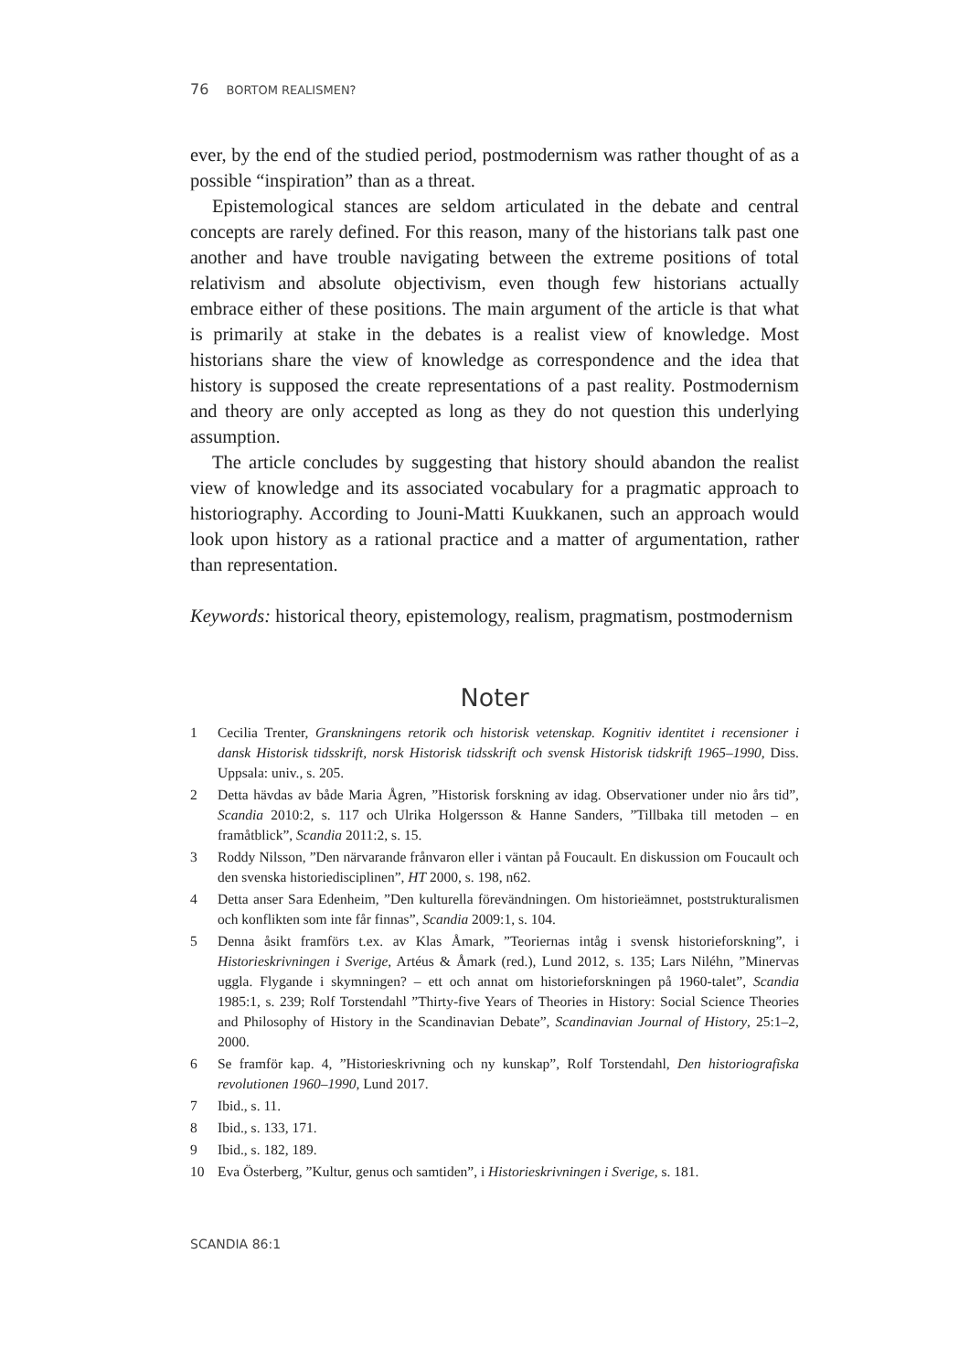76 BORTOM REALISMEN?
ever, by the end of the studied period, postmodernism was rather thought of as a possible “inspiration” than as a threat.
Epistemological stances are seldom articulated in the debate and central concepts are rarely defined. For this reason, many of the historians talk past one another and have trouble navigating between the extreme positions of total relativism and absolute objectivism, even though few historians actually embrace either of these positions. The main argument of the article is that what is primarily at stake in the debates is a realist view of knowledge. Most historians share the view of knowledge as correspondence and the idea that history is supposed the create representations of a past reality. Postmodernism and theory are only accepted as long as they do not question this underlying assumption.
The article concludes by suggesting that history should abandon the realist view of knowledge and its associated vocabulary for a pragmatic approach to historiography. According to Jouni-Matti Kuukkanen, such an approach would look upon history as a rational practice and a matter of argumentation, rather than representation.
Keywords: historical theory, epistemology, realism, pragmatism, post­modernism
Noter
1 Cecilia Trenter, Granskningens retorik och historisk vetenskap. Kognitiv identitet i recensioner i dansk Historisk tidsskrift, norsk Historisk tidsskrift och svensk Historisk tidskrift 1965–1990, Diss. Uppsala: univ., s. 205.
2 Detta hävdas av både Maria Ågren, ”Historisk forskning av idag. Observationer under nio års tid”, Scandia 2010:2, s. 117 och Ulrika Holgersson & Hanne Sanders, ”Tillbaka till metoden – en framåtblick”, Scandia 2011:2, s. 15.
3 Roddy Nilsson, ”Den närvarande frånvaron eller i väntan på Foucault. En diskussion om Foucault och den svenska historiedisciplinen”, HT 2000, s. 198, n62.
4 Detta anser Sara Edenheim, ”Den kulturella förevändningen. Om historieämnet, poststrukturalismen och konflikten som inte får finnas”, Scandia 2009:1, s. 104.
5 Denna åsikt framförs t.ex. av Klas Åmark, ”Teoriernas intåg i svensk historieforskning”, i Historieskrivningen i Sverige, Artéus & Åmark (red.), Lund 2012, s. 135; Lars Niléhn, ”Minervas uggla. Flygande i skymningen? – ett och annat om historieforskningen på 1960-talet”, Scandia 1985:1, s. 239; Rolf Torstendahl ”Thirty-five Years of Theories in History: Social Science Theories and Philosophy of History in the Scandinavian Debate”, Scandinavian Journal of History, 25:1–2, 2000.
6 Se framför kap. 4, ”Historieskrivning och ny kunskap”, Rolf Torstendahl, Den historio­grafiska revolutionen 1960–1990, Lund 2017.
7 Ibid., s. 11.
8 Ibid., s. 133, 171.
9 Ibid., s. 182, 189.
10 Eva Österberg, ”Kultur, genus och samtiden”, i Historieskrivningen i Sverige, s. 181.
SCANDIA 86:1